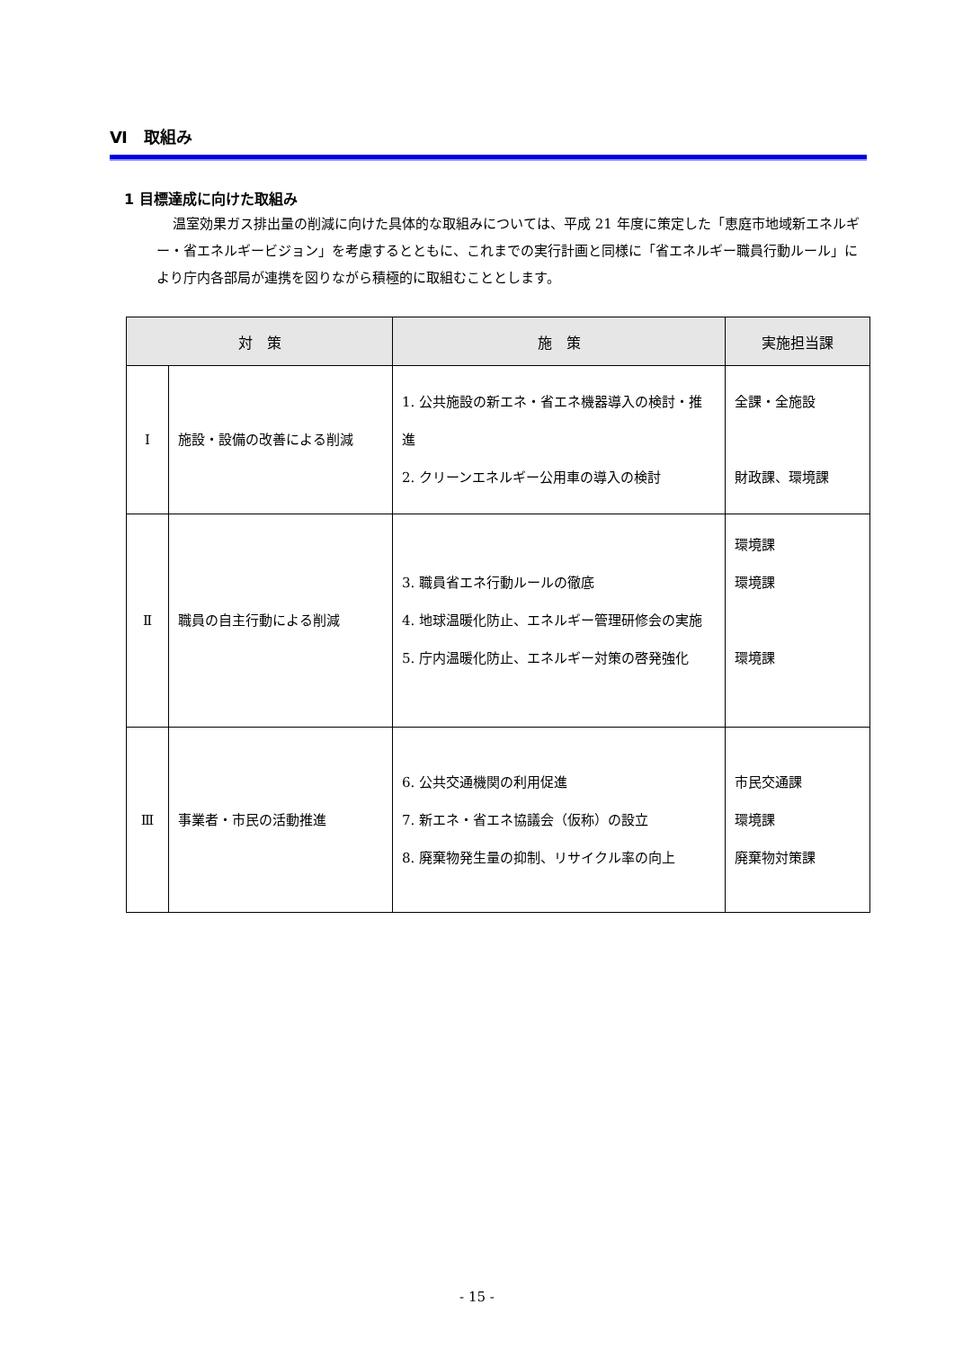Ⅵ　取組み
1 目標達成に向けた取組み
温室効果ガス排出量の削減に向けた具体的な取組みについては、平成 21 年度に策定した「恵庭市地域新エネルギー・省エネルギービジョン」を考慮するとともに、これまでの実行計画と同様に「省エネルギー職員行動ルール」により庁内各部局が連携を図りながら積極的に取組むこととします。
| 対 策 | | 施 策 | 実施担当課 |
| --- | --- | --- | --- |
| Ⅰ | 施設・設備の改善による削減 | 1. 公共施設の新エネ・省エネ機器導入の検討・推進 2. クリーンエネルギー公用車の導入の検討 | 全課・全施設 財政課、環境課 |
| Ⅱ | 職員の自主行動による削減 | 3. 職員省エネ行動ルールの徹底 4. 地球温暖化防止、エネルギー管理研修会の実施 5. 庁内温暖化防止、エネルギー対策の啓発強化 | 環境課 環境課 環境課 |
| Ⅲ | 事業者・市民の活動推進 | 6. 公共交通機関の利用促進 7. 新エネ・省エネ協議会（仮称）の設立 8. 廃棄物発生量の抑制、リサイクル率の向上 | 市民交通課 環境課 廃棄物対策課 |
- 15 -